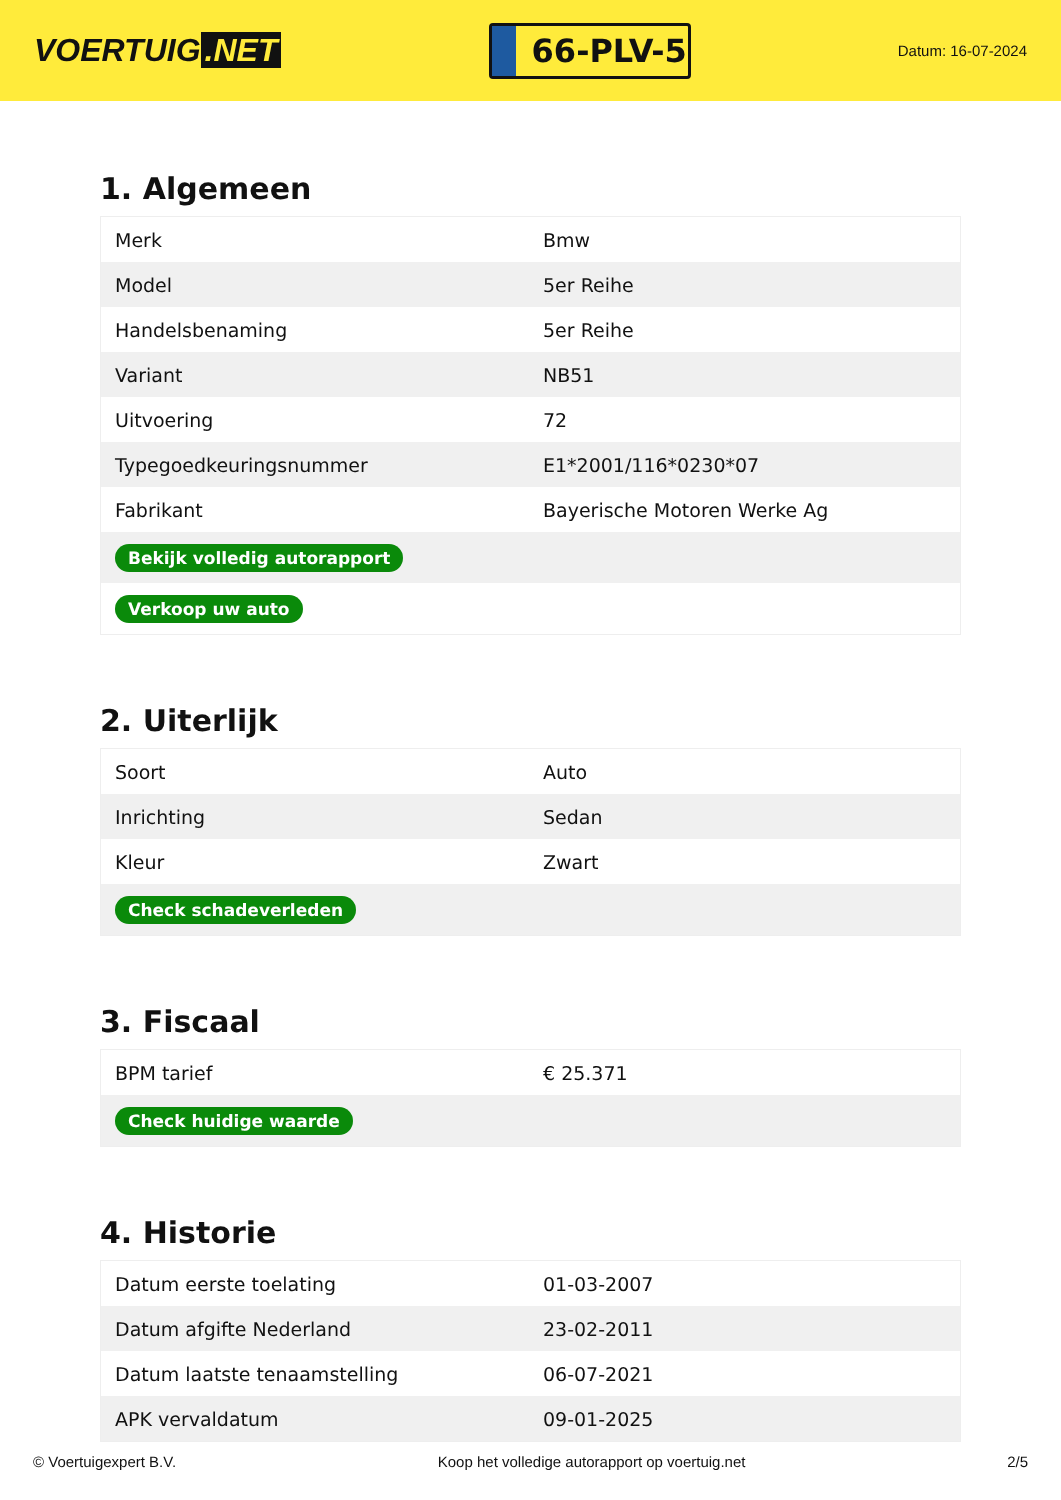VOERTUIG.NET
66-PLV-5
Datum: 16-07-2024
1. Algemeen
| Merk | Bmw |
| Model | 5er Reihe |
| Handelsbenaming | 5er Reihe |
| Variant | NB51 |
| Uitvoering | 72 |
| Typegoedkeuringsnummer | E1*2001/116*0230*07 |
| Fabrikant | Bayerische Motoren Werke Ag |
| Bekijk volledig autorapport | |
| Verkoop uw auto | |
2. Uiterlijk
| Soort | Auto |
| Inrichting | Sedan |
| Kleur | Zwart |
| Check schadeverleden | |
3. Fiscaal
| BPM tarief | € 25.371 |
| Check huidige waarde | |
4. Historie
| Datum eerste toelating | 01-03-2007 |
| Datum afgifte Nederland | 23-02-2011 |
| Datum laatste tenaamstelling | 06-07-2021 |
| APK vervaldatum | 09-01-2025 |
© Voertuigexpert B.V. Koop het volledige autorapport op voertuig.net 2/5